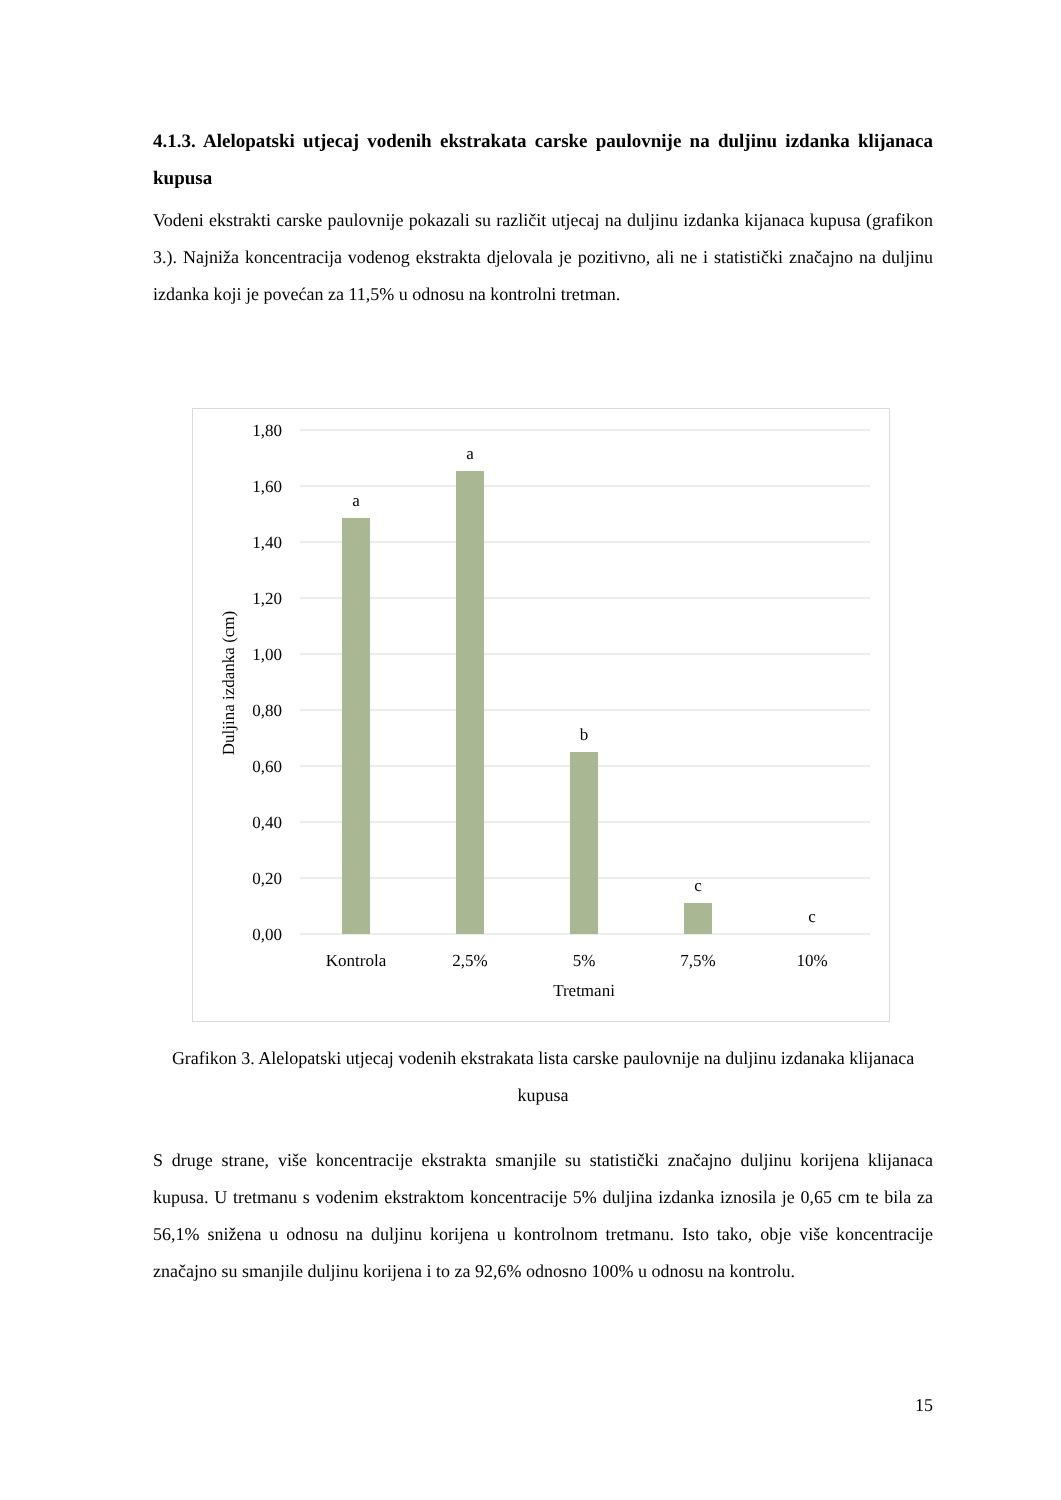4.1.3. Alelopatski utjecaj vodenih ekstrakata carske paulovnije na duljinu izdanka klijanaca kupusa
Vodeni ekstrakti carske paulovnije pokazali su različit utjecaj na duljinu izdanka kijanaca kupusa (grafikon 3.). Najniža koncentracija vodenog ekstrakta djelovala je pozitivno, ali ne i statistički značajno na duljinu izdanka koji je povećan za 11,5% u odnosu na kontrolni tretman.
1,80
1,60
1,40
1,20
1,00
0,80
0,60
0,40
0,20
0,00
a
a
b
c
c
Kontrola
2,5%
5%
7,5%
10%
Tretmani
Duljina izdanka (cm)
Grafikon 3. Alelopatski utjecaj vodenih ekstrakata lista carske paulovnije na duljinu izdanaka klijanaca kupusa
S druge strane, više koncentracije ekstrakta smanjile su statistički značajno duljinu korijena klijanaca kupusa. U tretmanu s vodenim ekstraktom koncentracije 5% duljina izdanka iznosila je 0,65 cm te bila za 56,1% snižena u odnosu na duljinu korijena u kontrolnom tretmanu. Isto tako, obje više koncentracije značajno su smanjile duljinu korijena i to za 92,6% odnosno 100% u odnosu na kontrolu.
15